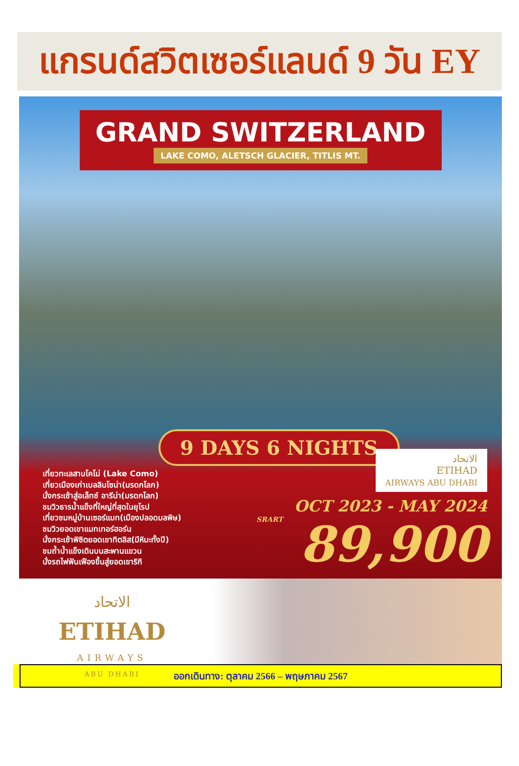แกรนด์สวิตเซอร์แลนด์ 9 วัน EY
GRAND SWITZERLAND
LAKE COMO, ALETSCH GLACIER, TITLIS MT.
9 DAYS 6 NIGHTS
เที่ยวทะเลสาบโคโม่ (Lake Como)
เที่ยวเมืองเก่าเบลลินโซน่า(มรดกโลก)
นั่งกระเช้าสู่อเล็ทช์ อารีน่า(มรดกโลก)
ชมวิวธารน้ำแข็งที่ใหญ่ที่สุดในยุโรป
เที่ยวชมหมู่บ้านเซอร์แมท(เมืองปลอดมลพิษ)
ชมวิวยอดเขาแมทเทอร์ฮอร์น
นั่งกระเช้าพิชิตยอดเขาทิตลิส(มีหิมะทั้งปี)
ชมถ้ำน้ำแข็งเดินบนสะพานแขวน
นั่งรถไฟฟันเฟืองขึ้นสู่ยอดเขาริกิ
الاتحاد
ETIHAD
AIRWAYS ABU DHABI
OCT 2023 - MAY 2024
SRART 89,900
الاتحاد
ETIHAD
AIRWAYS
ABU DHABI
ออกเดินทาง: ตุลาคม 2566 – พฤษภาคม 2567